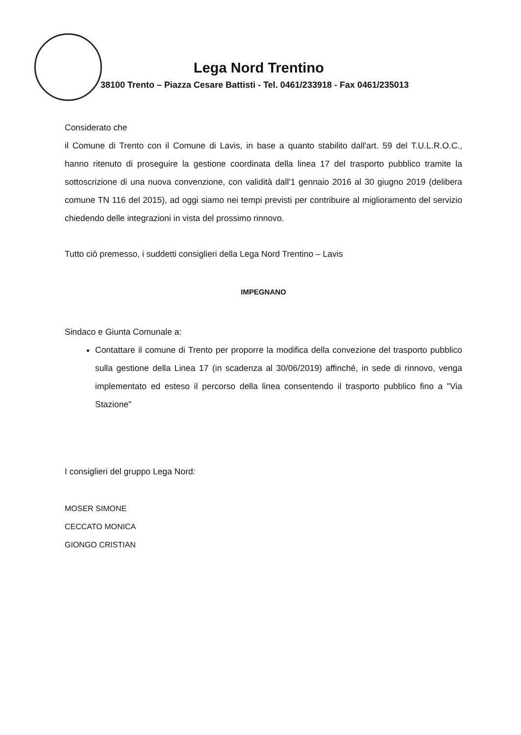Lega Nord Trentino
38100 Trento – Piazza Cesare Battisti - Tel. 0461/233918 - Fax 0461/235013
Considerato che
il Comune di Trento con il Comune di Lavis, in base a quanto stabilito dall'art. 59 del T.U.L.R.O.C., hanno ritenuto di proseguire la gestione coordinata della linea 17 del trasporto pubblico tramite la sottoscrizione di una nuova convenzione, con validità dall'1 gennaio 2016 al 30 giugno 2019 (delibera comune TN 116 del 2015), ad oggi siamo nei tempi previsti per contribuire al miglioramento del servizio chiedendo delle integrazioni in vista del prossimo rinnovo.
Tutto ciò premesso, i suddetti consiglieri della Lega Nord Trentino – Lavis
IMPEGNANO
Sindaco e Giunta Comunale a:
Contattare il comune di Trento per proporre la modifica della convezione del trasporto pubblico sulla gestione della Linea 17 (in scadenza al 30/06/2019) affinché, in sede di rinnovo, venga implementato ed esteso il percorso della linea consentendo il trasporto pubblico fino a "Via Stazione"
I consiglieri del gruppo Lega Nord:
MOSER SIMONE
CECCATO MONICA
GIONGO CRISTIAN